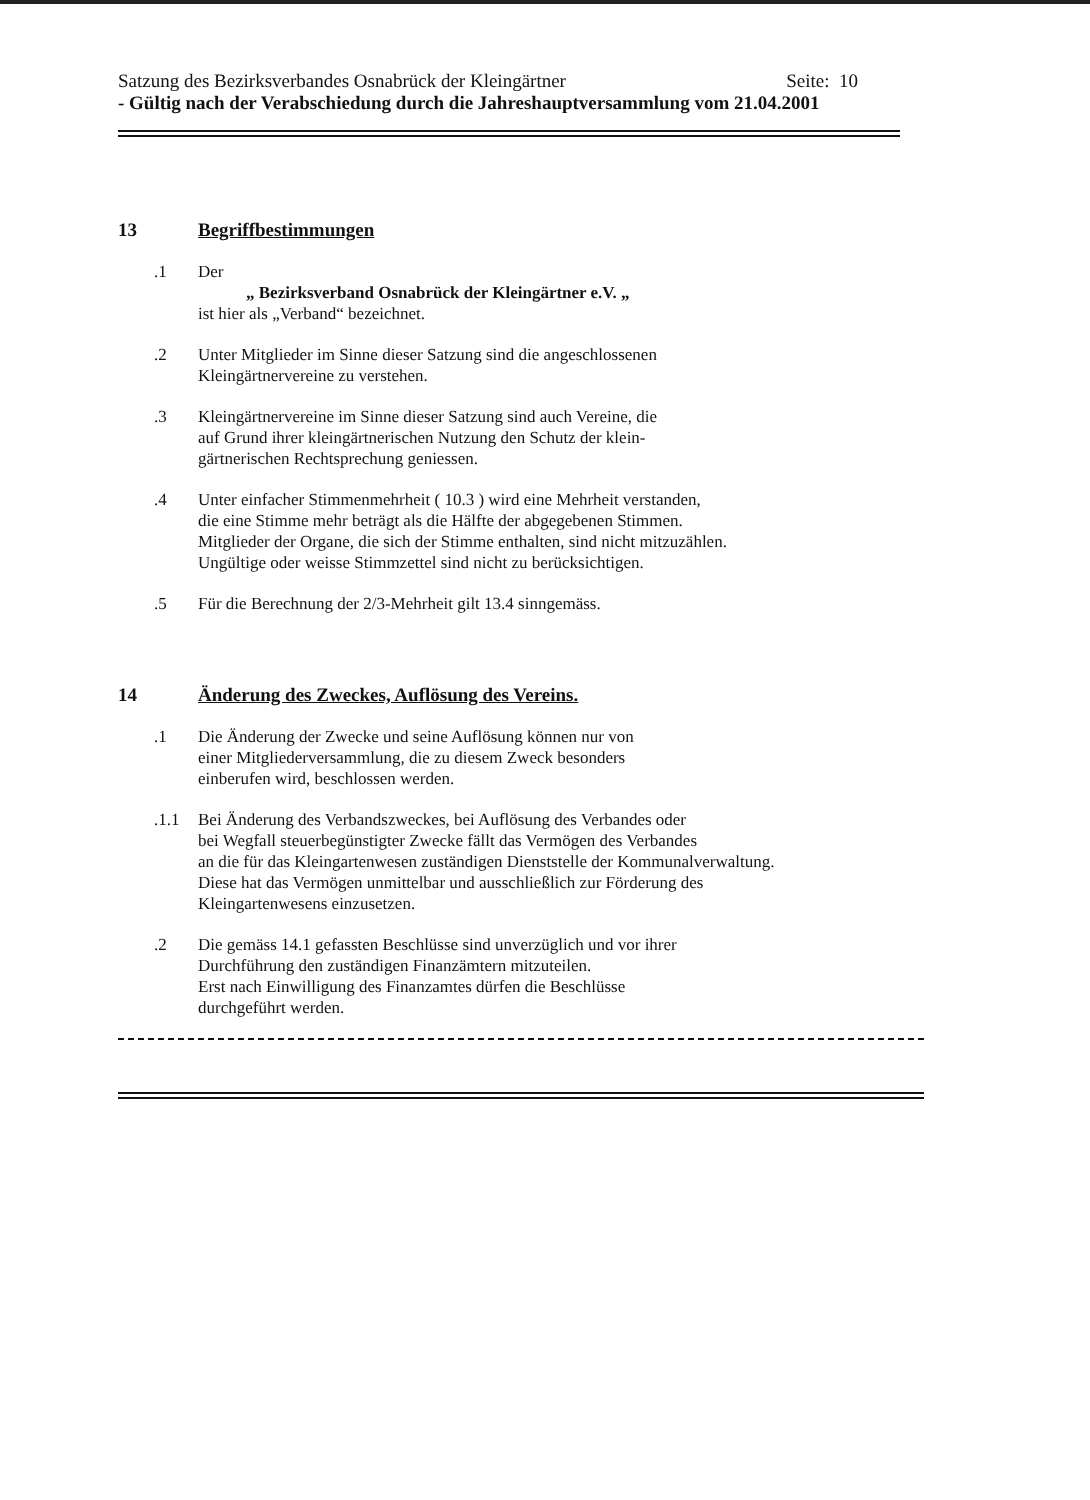Satzung des Bezirksverbandes Osnabrück der Kleingärtner Seite: 10
- Gültig nach der Verabschiedung durch die Jahreshauptversammlung vom 21.04.2001
13 Begriffbestimmungen
.1 Der
„ Bezirksverband Osnabrück der Kleingärtner e.V. „
ist hier als „Verband“ bezeichnet.
.2 Unter Mitglieder im Sinne dieser Satzung sind die angeschlossenen
Kleingärtnervereine zu verstehen.
.3 Kleingärtnervereine im Sinne dieser Satzung sind auch Vereine, die
auf Grund ihrer kleingärtnerischen Nutzung den Schutz der klein-
gärtnerischen Rechtsprechung geniessen.
.4 Unter einfacher Stimmenmehrheit ( 10.3 ) wird eine Mehrheit verstanden,
die eine Stimme mehr beträgt als die Hälfte der abgegebenen Stimmen.
Mitglieder der Organe, die sich der Stimme enthalten, sind nicht mitzuzählen.
Ungültige oder weisse Stimmzettel sind nicht zu berücksichtigen.
.5 Für die Berechnung der 2/3-Mehrheit gilt 13.4 sinngemäss.
14 Änderung des Zweckes, Auflösung des Vereins.
.1 Die Änderung der Zwecke und seine Auflösung können nur von
einer Mitgliederversammlung, die zu diesem Zweck besonders
einberufen wird, beschlossen werden.
.1.1 Bei Änderung des Verbandszweckes, bei Auflösung des Verbandes oder
bei Wegfall steuerbegünstigter Zwecke fällt das Vermögen des Verbandes
an die für das Kleingartenwesen zuständigen Dienststelle der Kommunalverwaltung.
Diese hat das Vermögen unmittelbar und ausschließlich zur Förderung des
Kleingartenwesens einzusetzen.
.2 Die gemäss 14.1 gefassten Beschlüsse sind unverzüglich und vor ihrer
Durchführung den zuständigen Finanzämtern mitzuteilen.
Erst nach Einwilligung des Finanzamtes dürfen die Beschlüsse
durchgeführt werden.